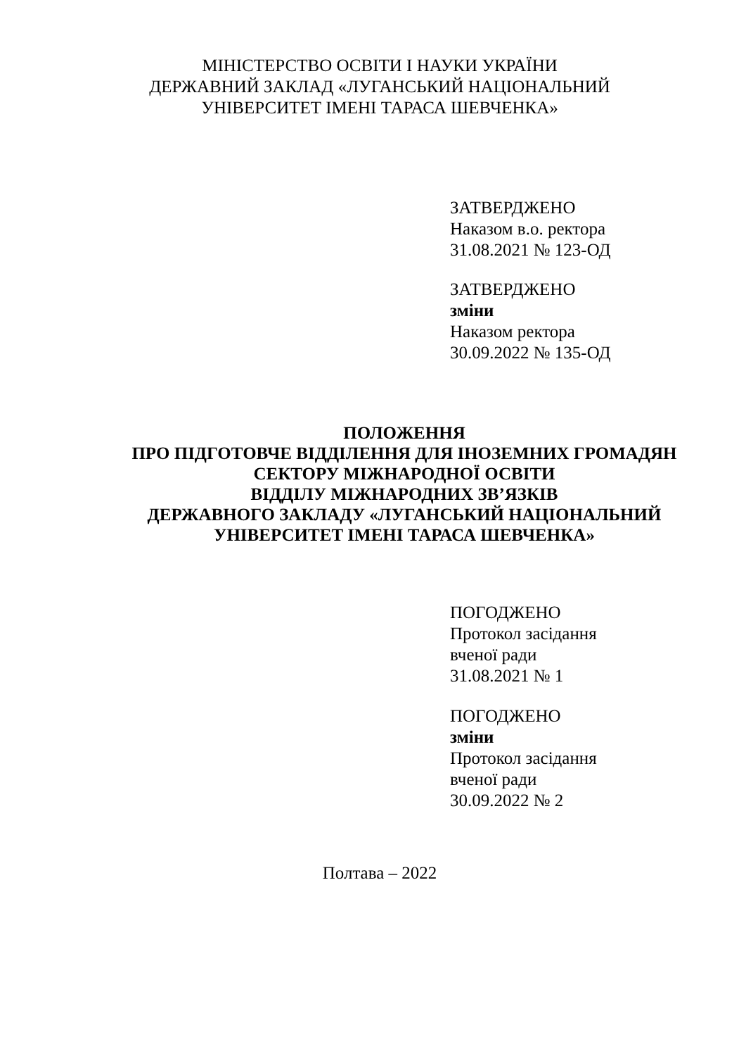МІНІСТЕРСТВО ОСВІТИ І НАУКИ УКРАЇНИ
ДЕРЖАВНИЙ ЗАКЛАД «ЛУГАНСЬКИЙ НАЦІОНАЛЬНИЙ
УНІВЕРСИТЕТ ІМЕНІ ТАРАСА ШЕВЧЕНКА»
ЗАТВЕРДЖЕНО
Наказом в.о. ректора
31.08.2021 № 123-ОД
ЗАТВЕРДЖЕНО
зміни
Наказом ректора
30.09.2022 № 135-ОД
ПОЛОЖЕННЯ
ПРО ПІДГОТОВЧЕ ВІДДІЛЕННЯ ДЛЯ ІНОЗЕМНИХ ГРОМАДЯН
СЕКТОРУ МІЖНАРОДНОЇ ОСВІТИ
ВІДДІЛУ МІЖНАРОДНИХ ЗВ’ЯЗКІВ
ДЕРЖАВНОГО ЗАКЛАДУ «ЛУГАНСЬКИЙ НАЦІОНАЛЬНИЙ
УНІВЕРСИТЕТ ІМЕНІ ТАРАСА ШЕВЧЕНКА»
ПОГОДЖЕНО
Протокол засідання
вченої ради
31.08.2021 № 1
ПОГОДЖЕНО
зміни
Протокол засідання
вченої ради
30.09.2022 № 2
Полтава – 2022